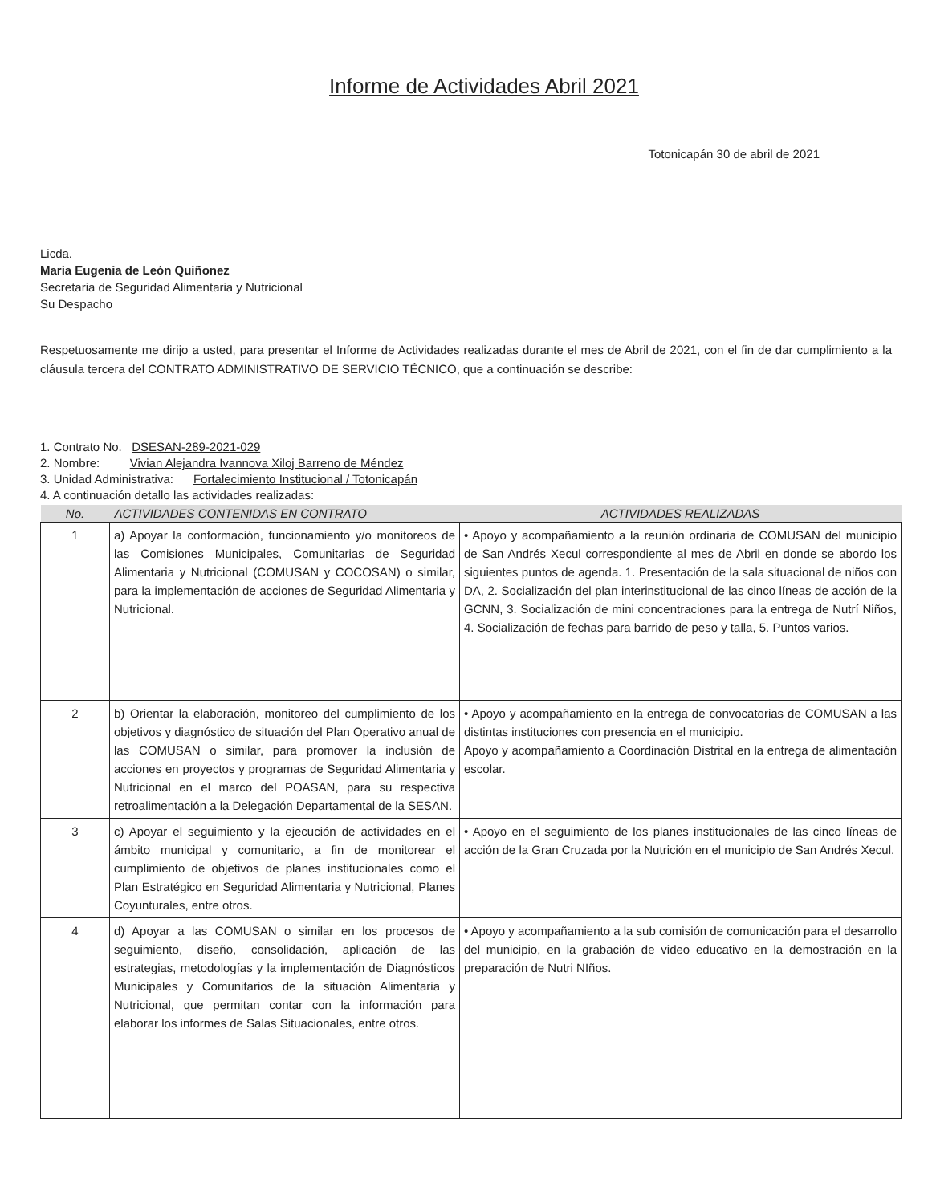Informe de Actividades Abril 2021
Totonicapán 30 de abril de 2021
Licda.
Maria Eugenia de León Quiñonez
Secretaria de Seguridad Alimentaria y Nutricional
Su Despacho
Respetuosamente me dirijo a usted, para presentar el Informe de Actividades realizadas durante el mes de Abril de 2021, con el fin de dar cumplimiento a la cláusula tercera del CONTRATO ADMINISTRATIVO DE SERVICIO TÉCNICO, que a continuación se describe:
1. Contrato No. DSESAN-289-2021-029
2. Nombre: Vivian Alejandra Ivannova Xiloj Barreno de Méndez
3. Unidad Administrativa: Fortalecimiento Institucional / Totonicapán
4. A continuación detallo las actividades realizadas:
| No. | ACTIVIDADES CONTENIDAS EN CONTRATO | ACTIVIDADES REALIZADAS |
| --- | --- | --- |
| 1 | a) Apoyar la conformación, funcionamiento y/o monitoreos de las Comisiones Municipales, Comunitarias de Seguridad Alimentaria y Nutricional (COMUSAN y COCOSAN) o similar, para la implementación de acciones de Seguridad Alimentaria y Nutricional. | • Apoyo y acompañamiento a la reunión ordinaria de COMUSAN del municipio de San Andrés Xecul correspondiente al mes de Abril en donde se abordo los siguientes puntos de agenda. 1. Presentación de la sala situacional de niños con DA, 2. Socialización del plan interinstitucional de las cinco líneas de acción de la GCNN, 3. Socialización de mini concentraciones para la entrega de Nutrí Niños, 4. Socialización de fechas para barrido de peso y talla, 5. Puntos varios. |
| 2 | b) Orientar la elaboración, monitoreo del cumplimiento de los objetivos y diagnóstico de situación del Plan Operativo anual de las COMUSAN o similar, para promover la inclusión de acciones en proyectos y programas de Seguridad Alimentaria y Nutricional en el marco del POASAN, para su respectiva retroalimentación a la Delegación Departamental de la SESAN. | • Apoyo y acompañamiento en la entrega de convocatorias de COMUSAN a las distintas instituciones con presencia en el municipio. Apoyo y acompañamiento a Coordinación Distrital en la entrega de alimentación escolar. |
| 3 | c) Apoyar el seguimiento y la ejecución de actividades en el ámbito municipal y comunitario, a fin de monitorear el cumplimiento de objetivos de planes institucionales como el Plan Estratégico en Seguridad Alimentaria y Nutricional, Planes Coyunturales, entre otros. | • Apoyo en el seguimiento de los planes institucionales de las cinco líneas de acción de la Gran Cruzada por la Nutrición en el municipio de San Andrés Xecul. |
| 4 | d) Apoyar a las COMUSAN o similar en los procesos de seguimiento, diseño, consolidación, aplicación de las estrategias, metodologías y la implementación de Diagnósticos Municipales y Comunitarios de la situación Alimentaria y Nutricional, que permitan contar con la información para elaborar los informes de Salas Situacionales, entre otros. | • Apoyo y acompañamiento a la sub comisión de comunicación para el desarrollo del municipio, en la grabación de video educativo en la demostración en la preparación de Nutri NIños. |